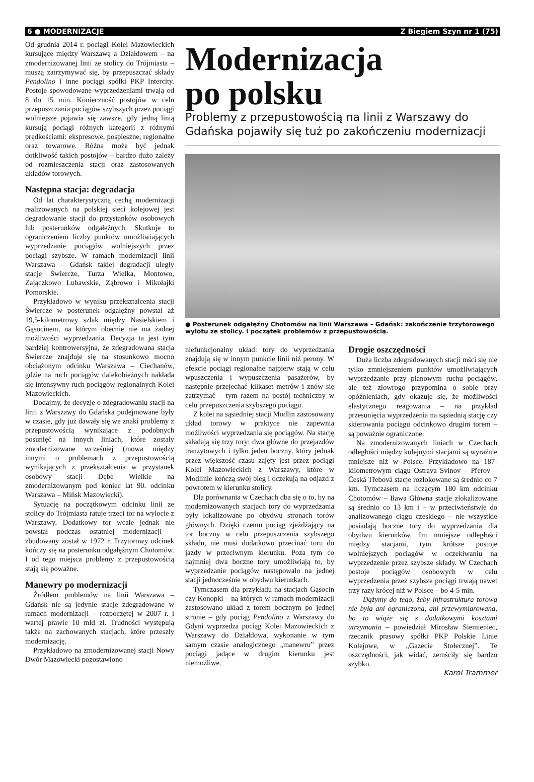6 ● MODERNIZACJE Z Biegiem Szyn nr 1 (75)
Od grudnia 2014 r. pociągi Kolei Mazowieckich kursujące między Warszawą a Działdowem – na zmodernizowanej linii ze stolicy do Trójmiasta – muszą zatrzymywać się, by przepuszczać składy Pendolino i inne pociągi spółki PKP Intercity. Postoje spowodowane wyprzedzeniami trwają od 8 do 15 min. Konieczność postojów w celu przepuszczania pociągów szybszych przez pociągi wolniejsze pojawia się zawsze, gdy jedną linią kursują pociągi różnych kategorii z różnymi prędkościami: ekspresowe, pospieszne, regionalne oraz towarowe. Różna może być jednak dotkliwość takich postojów – bardzo dużo zależy od rozmieszczenia stacji oraz zastosowanych układów torowych.
Następna stacja: degradacja
Od lat charakterystyczną cechą modernizacji realizowanych na polskiej sieci kolejowej jest degradowanie stacji do przystanków osobowych lub posterunków odgałęźnych. Skutkuje to ograniczeniem liczby punktów umożliwiających wyprzedzanie pociągów wolniejszych przez pociągi szybsze. W ramach modernizacji linii Warszawa – Gdańsk takiej degradacji uległy stacje Świercze, Turza Wielka, Montowo, Zajączkowo Lubawskie, Ząbrowo i Mikołajki Pomorskie.
Przykładowo w wyniku przekształcenia stacji Świercze w posterunek odgałęźny powstał aż 19,5-kilometrowy szlak między Nasielskiem i Gąsocinem, na którym obecnie nie ma żadnej możliwości wyprzedzania. Decyzja ta jest tym bardziej kontrowersyjna, że zdegradowana stacja Świercze znajduje się na stosunkowo mocno obciążonym odcinku Warszawa – Ciechanów, gdzie na ruch pociągów dalekobieżnych nakłada się intensywny ruch pociągów regionalnych Kolei Mazowieckich.
Dodajmy, że decyzje o zdegradowaniu stacji na linii z Warszawy do Gdańska podejmowane były w czasie, gdy już dawały się we znaki problemy z przepustowością wynikające z podobnych posunięć na innych liniach, które zostały zmodernizowane wcześniej (mowa między innymi o problemach z przepustowością wynikających z przekształcenia w przystanek osobowy stacji Dębe Wielkie na zmodernizowanym pod koniec lat 90. odcinku Warszawa – Mińsk Mazowiecki).
Sytuację na początkowym odcinku linii ze stolicy do Trójmiasta ratuje trzeci tor na wylocie z Warszawy. Dodatkowy tor wcale jednak nie powstał podczas ostatniej modernizacji – zbudowany został w 1972 r. Trzytorowy odcinek kończy się na posterunku odgałęźnym Chotomów. I od tego miejsca problemy z przepustowością stają się poważne.
Manewry po modernizacji
Źródłem problemów na linii Warszawa – Gdańsk nie są jedynie stacje zdegradowane w ramach modernizacji – rozpoczętej w 2007 r. i wartej prawie 10 mld zł. Trudności występują także na zachowanych stacjach, które przeszły modernizację.
Przykładowo na zmodernizowanej stacji Nowy Dwór Mazowiecki pozostawiono
Modernizacja
po polsku
Problemy z przepustowością na linii z Warszawy do Gdańska pojawiły się tuż po zakończeniu modernizacji
● Posterunek odgałęźny Chotomów na linii Warszawa – Gdańsk: zakończenie trzytorowego wylotu ze stolicy. I początek problemów z przepustowością.
niefunkcjonalny układ: tory do wyprzedzania znajdują się w innym punkcie linii niż perony. W efekcie pociągi regionalne najpierw stają w celu wpuszczenia i wypuszczenia pasażerów, by następnie przejechać kilkaset metrów i znów się zatrzymać – tym razem na postój techniczny w celu przepuszczenia szybszego pociągu.
Z kolei na sąsiedniej stacji Modlin zastosowany układ torowy w praktyce nie zapewnia możliwości wyprzedzania się pociągów. Na stację składają się trzy tory: dwa główne do przejazdów tranzytowych i tylko jeden boczny, który jednak przez większość czasu zajęty jest przez pociągi Kolei Mazowieckich z Warszawy, które w Modlinie kończą swój bieg i oczekują na odjazd z powrotem w kierunku stolicy.
Dla porównania w Czechach dba się o to, by na modernizowanych stacjach tory do wyprzedzania były lokalizowane po obydwu stronach torów głównych. Dzięki czemu pociąg zjeżdżający na tor boczny w celu przepuszczenia szybszego składu, nie musi dodatkowo przecinać toru do jazdy w przeciwnym kierunku. Poza tym co najmniej dwa boczne tory umożliwiają to, by wyprzedzanie pociągów następowało na jednej stacji jednocześnie w obydwu kierunkach.
Tymczasem dla przykładu na stacjach Gąsocin czy Konopki – na których w ramach modernizacji zastosowano układ z torem bocznym po jednej stronie – gdy pociąg Pendolino z Warszawy do Gdyni wyprzedza pociąg Kolei Mazowieckich z Warszawy do Działdowa, wykonanie w tym samym czasie analogicznego „manewru” przez pociągi jadące w drugim kierunku jest niemożliwe.
Drogie oszczędności
Duża liczba zdegradowanych stacji mści się nie tylko zmniejszeniem punktów umożliwiających wyprzedzanie przy planowym ruchu pociągów, ale też złowrogo przypomina o sobie przy opóźnieniach, gdy okazuje się, że możliwości elastycznego reagowania – na przykład przesunięcia wyprzedzenia na sąsiednią stację czy skierowania pociągu odcinkowo drugim torem – są poważnie ograniczone.
Na zmodernizowanych liniach w Czechach odległości między kolejnymi stacjami są wyraźnie mniejsze niż w Polsce. Przykładowo na 187-kilometrowym ciągu Ostrava Svinov – Přerov – Česká Třebová stacje rozlokowane są średnio co 7 km. Tymczasem na liczącym 180 km odcinku Chotomów – Iława Główna stacje zlokalizowane są średnio co 13 km i – w przeciwieństwie do analizowanego ciągu czeskiego – nie wszystkie posiadają boczne tory do wyprzedzania dla obydwu kierunków. Im mniejsze odległości między stacjami, tym krótsze postoje wolniejszych pociągów w oczekiwaniu na wyprzedzenie przez szybsze składy. W Czechach postoje pociągów osobowych w celu wyprzedzenia przez szybsze pociągi trwają nawet trzy razy krócej niż w Polsce – bo 4-5 min.
– Dążymy do tego, żeby infrastruktura torowa nie była ani ograniczona, ani przewymiarowana, bo to wiąże się z dodatkowymi kosztami utrzymania – powiedział Mirosław Siemieniec, rzecznik prasowy spółki PKP Polskie Linie Kolejowe, w „Gazecie Stołecznej”. Te oszczędności, jak widać, zemściły się bardzo szybko.
Karol Trammer